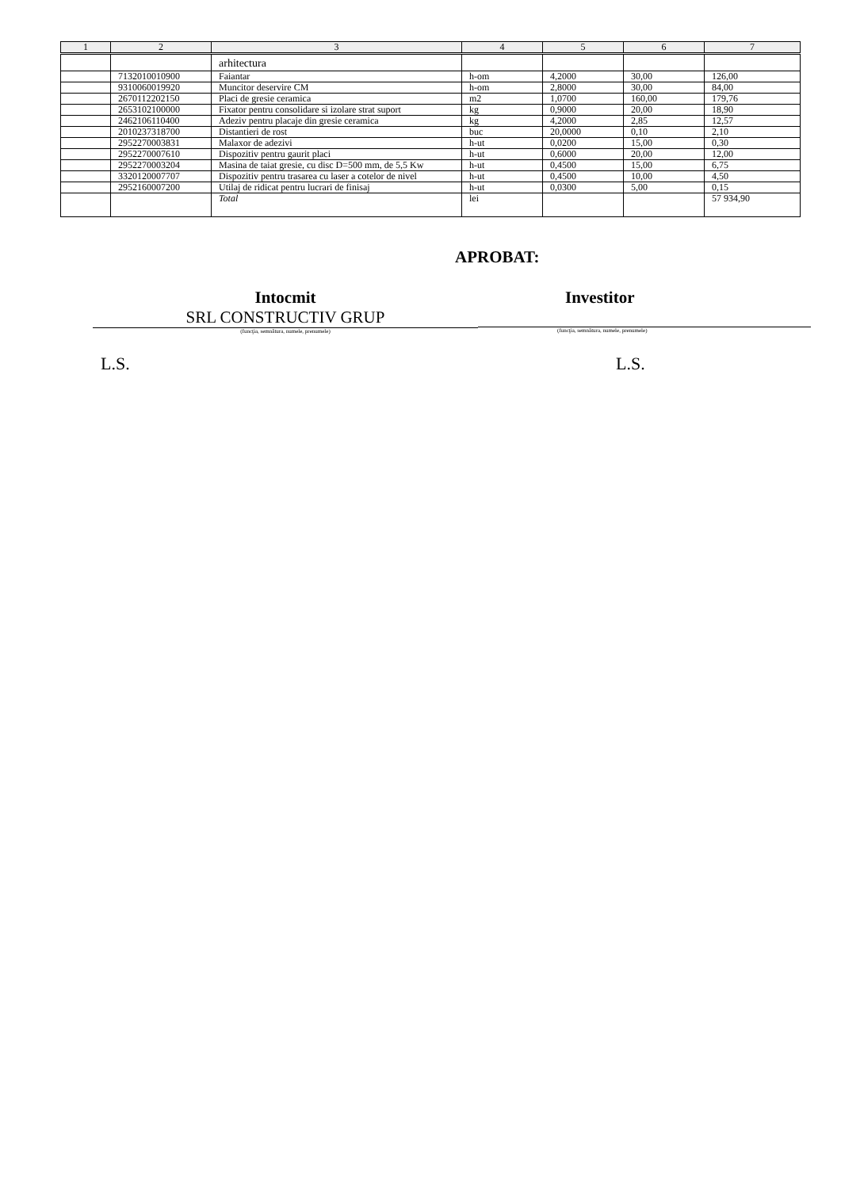| 1 | 2 | 3 | 4 | 5 | 6 | 7 |
| --- | --- | --- | --- | --- | --- | --- |
| | | arhitectura | | | | |
| | 7132010010900 | Faiantar | h-om | 4,2000 | 30,00 | 126,00 |
| | 9310060019920 | Muncitor deservire CM | h-om | 2,8000 | 30,00 | 84,00 |
| | 2670112202150 | Placi de gresie ceramica | m2 | 1,0700 | 160,00 | 179,76 |
| | 2653102100000 | Fixator pentru consolidare si izolare strat suport | kg | 0,9000 | 20,00 | 18,90 |
| | 2462106110400 | Adeziv pentru placaje din gresie ceramica | kg | 4,2000 | 2,85 | 12,57 |
| | 2010237318700 | Distantieri de rost | buc | 20,0000 | 0,10 | 2,10 |
| | 2952270003831 | Malaxor de adezivi | h-ut | 0,0200 | 15,00 | 0,30 |
| | 2952270007610 | Dispozitiv pentru gaurit placi | h-ut | 0,6000 | 20,00 | 12,00 |
| | 2952270003204 | Masina de taiat gresie, cu disc D=500 mm, de 5,5 Kw | h-ut | 0,4500 | 15,00 | 6,75 |
| | 3320120007707 | Dispozitiv pentru trasarea cu laser a cotelor de nivel | h-ut | 0,4500 | 10,00 | 4,50 |
| | 2952160007200 | Utilaj de ridicat pentru lucrari de finisaj | h-ut | 0,0300 | 5,00 | 0,15 |
| | | Total | lei | | | 57 934,90 |
APROBAT:
Intocmit
SRL CONSTRUCTIV GRUP
(funcţia, semnătura, numele, prenumele)
Investitor
(funcţia, semnătura, numele, prenumele)
L.S. L.S.